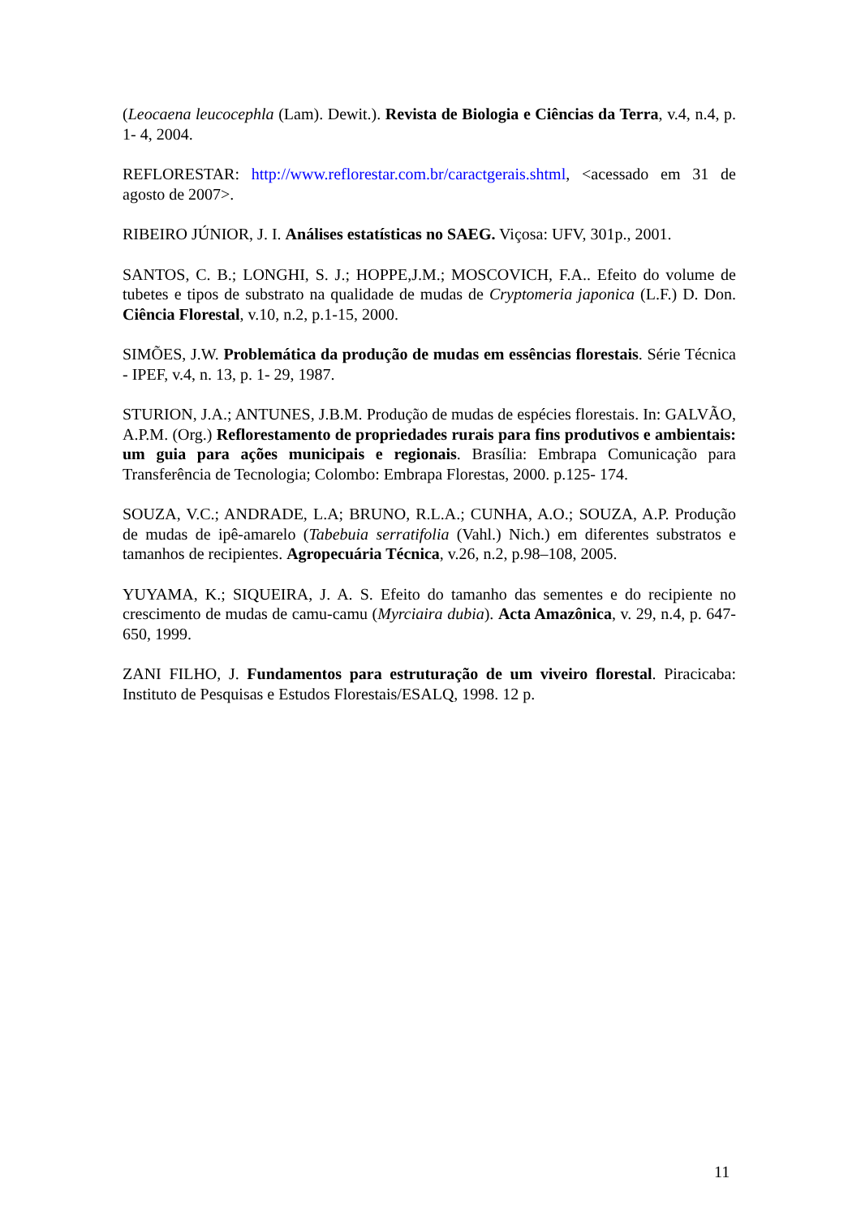(Leocaena leucocephla (Lam). Dewit.). Revista de Biologia e Ciências da Terra, v.4, n.4, p. 1- 4, 2004.
REFLORESTAR: http://www.reflorestar.com.br/caractgerais.shtml, <acessado em 31 de agosto de 2007>.
RIBEIRO JÚNIOR, J. I. Análises estatísticas no SAEG. Viçosa: UFV, 301p., 2001.
SANTOS, C. B.; LONGHI, S. J.; HOPPE,J.M.; MOSCOVICH, F.A.. Efeito do volume de tubetes e tipos de substrato na qualidade de mudas de Cryptomeria japonica (L.F.) D. Don. Ciência Florestal, v.10, n.2, p.1-15, 2000.
SIMÕES, J.W. Problemática da produção de mudas em essências florestais. Série Técnica - IPEF, v.4, n. 13, p. 1- 29, 1987.
STURION, J.A.; ANTUNES, J.B.M. Produção de mudas de espécies florestais. In: GALVÃO, A.P.M. (Org.) Reflorestamento de propriedades rurais para fins produtivos e ambientais: um guia para ações municipais e regionais. Brasília: Embrapa Comunicação para Transferência de Tecnologia; Colombo: Embrapa Florestas, 2000. p.125- 174.
SOUZA, V.C.; ANDRADE, L.A; BRUNO, R.L.A.; CUNHA, A.O.; SOUZA, A.P. Produção de mudas de ipê-amarelo (Tabebuia serratifolia (Vahl.) Nich.) em diferentes substratos e tamanhos de recipientes. Agropecuária Técnica, v.26, n.2, p.98–108, 2005.
YUYAMA, K.; SIQUEIRA, J. A. S. Efeito do tamanho das sementes e do recipiente no crescimento de mudas de camu-camu (Myrciaira dubia). Acta Amazônica, v. 29, n.4, p. 647-650, 1999.
ZANI FILHO, J. Fundamentos para estruturação de um viveiro florestal. Piracicaba: Instituto de Pesquisas e Estudos Florestais/ESALQ, 1998. 12 p.
11